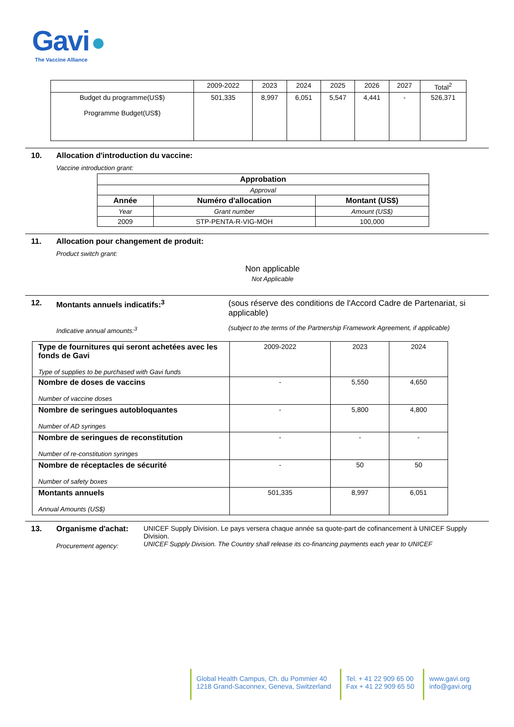Gavi ●
The Vaccine Alliance
| | 2009-2022 | 2023 | 2024 | 2025 | 2026 | 2027 | Total<sup>2</sup> |
| Budget du programme(US$) Programme Budget(US$) | 501,335 | 8,997 | 6,051 | 5,547 | 4,441 | - | 526,371 |
10. Allocation d'introduction du vaccine:
Vaccine introduction grant:
| Approbation | | |
| --- | --- | --- |
| Approval | | |
| Année | Numéro d'allocation | Montant (US$) |
| Year | Grant number | Amount (US$) |
| 2009 | STP-PENTA-R-VIG-MOH | 100,000 |
11. Allocation pour changement de produit:
Product switch grant:
Non applicable
Not Applicable
12. Montants annuels indicatifs:<sup>3</sup>
Indicative annual amounts:<sup>3</sup>
(sous réserve des conditions de l'Accord Cadre de Partenariat, si applicable)
(subject to the terms of the Partnership Framework Agreement, if applicable)
| Type de fournitures qui seront achetées avec les fonds de Gavi Type of supplies to be purchased with Gavi funds | 2009-2022 | 2023 | 2024 |
| Nombre de doses de vaccins Number of vaccine doses | - | 5,550 | 4,650 |
| Nombre de seringues autobloquantes Number of AD syringes | - | 5,800 | 4,800 |
| Nombre de seringues de reconstitution Number of re-constitution syringes | - | - | - |
| Nombre de réceptacles de sécurité Number of safety boxes | - | 50 | 50 |
| Montants annuels Annual Amounts (US$) | 501,335 | 8,997 | 6,051 |
13. Organisme d'achat:
Procurement agency:
UNICEF Supply Division. Le pays versera chaque année sa quote-part de cofinancement à UNICEF Supply Division.
UNICEF Supply Division. The Country shall release its co-financing payments each year to UNICEF
Global Health Campus, Ch. du Pommier 40
1218 Grand-Saconnex, Geneva, Switzerland
Tel. + 41 22 909 65 00
Fax + 41 22 909 65 50
www.gavi.org
info@gavi.org